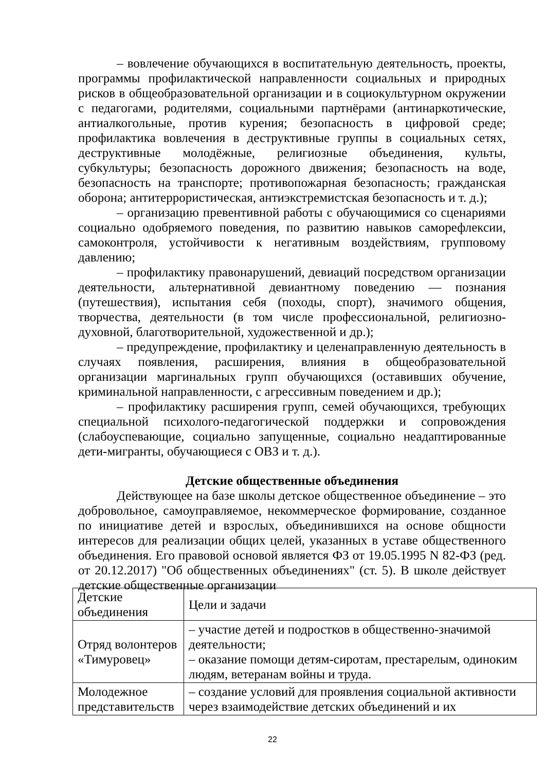– вовлечение обучающихся в воспитательную деятельность, проекты, программы профилактической направленности социальных и природных рисков в общеобразовательной организации и в социокультурном окружении с педагогами, родителями, социальными партнёрами (антинаркотические, антиалкогольные, против курения; безопасность в цифровой среде; профилактика вовлечения в деструктивные группы в социальных сетях, деструктивные молодёжные, религиозные объединения, культы, субкультуры; безопасность дорожного движения; безопасность на воде, безопасность на транспорте; противопожарная безопасность; гражданская оборона; антитеррористическая, антиэкстремистская безопасность и т. д.);
– организацию превентивной работы с обучающимися со сценариями социально одобряемого поведения, по развитию навыков саморефлексии, самоконтроля, устойчивости к негативным воздействиям, групповому давлению;
– профилактику правонарушений, девиаций посредством организации деятельности, альтернативной девиантному поведению — познания (путешествия), испытания себя (походы, спорт), значимого общения, творчества, деятельности (в том числе профессиональной, религиозно-духовной, благотворительной, художественной и др.);
– предупреждение, профилактику и целенаправленную деятельность в случаях появления, расширения, влияния в общеобразовательной организации маргинальных групп обучающихся (оставивших обучение, криминальной направленности, с агрессивным поведением и др.);
– профилактику расширения групп, семей обучающихся, требующих специальной психолого-педагогической поддержки и сопровождения (слабоуспевающие, социально запущенные, социально неадаптированные дети-мигранты, обучающиеся с ОВЗ и т. д.).
Детские общественные объединения
Действующее на базе школы детское общественное объединение – это добровольное, самоуправляемое, некоммерческое формирование, созданное по инициативе детей и взрослых, объединившихся на основе общности интересов для реализации общих целей, указанных в уставе общественного объединения. Его правовой основой является ФЗ от 19.05.1995 N 82-ФЗ (ред. от 20.12.2017) "Об общественных объединениях" (ст. 5). В школе действует детские общественные организации
| Детские объединения | Цели и задачи |
| --- | --- |
| Отряд волонтеров «Тимуровец» | – участие детей и подростков в общественно-значимой деятельности; – оказание помощи детям-сиротам, престарелым, одиноким людям, ветеранам войны и труда. |
| Молодежное представительств | – создание условий для проявления социальной активности через взаимодействие детских объединений и их |
22